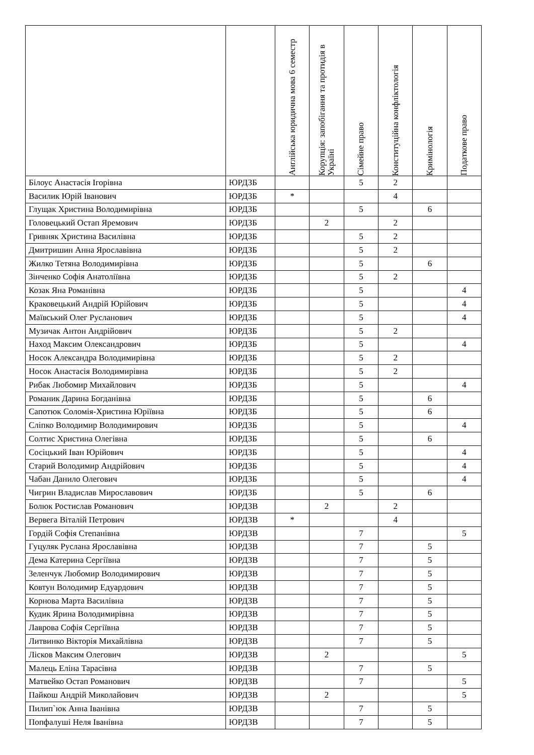| | | Англійська юридична мова 6 семестр | Корупція: запобігання та протидія в Україні | Сімейне право | Конституційна конфліктологія | Кримінологія | Податкове право |
| --- | --- | --- | --- | --- | --- | --- | --- |
| Білоус Анастасія Ігорівна | ЮРДЗБ | | | 5 | 2 | | |
| Василик Юрій Іванович | ЮРДЗБ | * | | | 4 | | |
| Глущак Христина Володимирівна | ЮРДЗБ | | | 5 | | 6 | |
| Головецький Остап Яремович | ЮРДЗБ | | 2 | | 2 | | |
| Гривняк Христина Василівна | ЮРДЗБ | | | 5 | 2 | | |
| Дмитришин Анна Ярославівна | ЮРДЗБ | | | 5 | 2 | | |
| Жилко Тетяна Володимирівна | ЮРДЗБ | | | 5 | | 6 | |
| Зінченко Софія Анатоліївна | ЮРДЗБ | | | 5 | 2 | | |
| Козак Яна Романівна | ЮРДЗБ | | | 5 | | | 4 |
| Краковецький Андрій Юрійович | ЮРДЗБ | | | 5 | | | 4 |
| Маївський Олег Русланович | ЮРДЗБ | | | 5 | | | 4 |
| Музичак Антон Андрійович | ЮРДЗБ | | | 5 | 2 | | |
| Наход Максим Олександрович | ЮРДЗБ | | | 5 | | | 4 |
| Носок Александра Володимирівна | ЮРДЗБ | | | 5 | 2 | | |
| Носок Анастасія Володимирівна | ЮРДЗБ | | | 5 | 2 | | |
| Рибак Любомир Михайлович | ЮРДЗБ | | | 5 | | | 4 |
| Романик Дарина Богданівна | ЮРДЗБ | | | 5 | | 6 | |
| Сапотюк Соломія-Христина Юріївна | ЮРДЗБ | | | 5 | | 6 | |
| Сліпко Володимир Володимирович | ЮРДЗБ | | | 5 | | | 4 |
| Солтис Христина Олегівна | ЮРДЗБ | | | 5 | | 6 | |
| Сосіцький Іван Юрійович | ЮРДЗБ | | | 5 | | | 4 |
| Старий Володимир Андрійович | ЮРДЗБ | | | 5 | | | 4 |
| Чабан Данило Олегович | ЮРДЗБ | | | 5 | | | 4 |
| Чигрин Владислав Мирославович | ЮРДЗБ | | | 5 | | 6 | |
| Болюк Ростислав Романович | ЮРДЗВ | | 2 | | 2 | | |
| Вервега Віталій Петрович | ЮРДЗВ | * | | | 4 | | |
| Гордій Софія Степанівна | ЮРДЗВ | | | 7 | | | 5 |
| Гуцуляк Руслана Ярославівна | ЮРДЗВ | | | 7 | | 5 | |
| Дема Катерина Сергіївна | ЮРДЗВ | | | 7 | | 5 | |
| Зеленчук Любомир Володимирович | ЮРДЗВ | | | 7 | | 5 | |
| Ковтун Володимир Едуардович | ЮРДЗВ | | | 7 | | 5 | |
| Корнова Марта Василівна | ЮРДЗВ | | | 7 | | 5 | |
| Кудик Ярина Володимирівна | ЮРДЗВ | | | 7 | | 5 | |
| Лаврова Софія Сергіївна | ЮРДЗВ | | | 7 | | 5 | |
| Литвинко Вікторія Михайлівна | ЮРДЗВ | | | 7 | | 5 | |
| Лісков Максим Олегович | ЮРДЗВ | | 2 | | | | 5 |
| Малець Еліна Тарасівна | ЮРДЗВ | | | 7 | | 5 | |
| Матвейко Остап Романович | ЮРДЗВ | | | 7 | | | 5 |
| Пайкош Андрій Миколайович | ЮРДЗВ | | 2 | | | | 5 |
| Пилип`юк Анна Іванівна | ЮРДЗВ | | | 7 | | 5 | |
| Попфалуші Неля Іванівна | ЮРДЗВ | | | 7 | | 5 | |